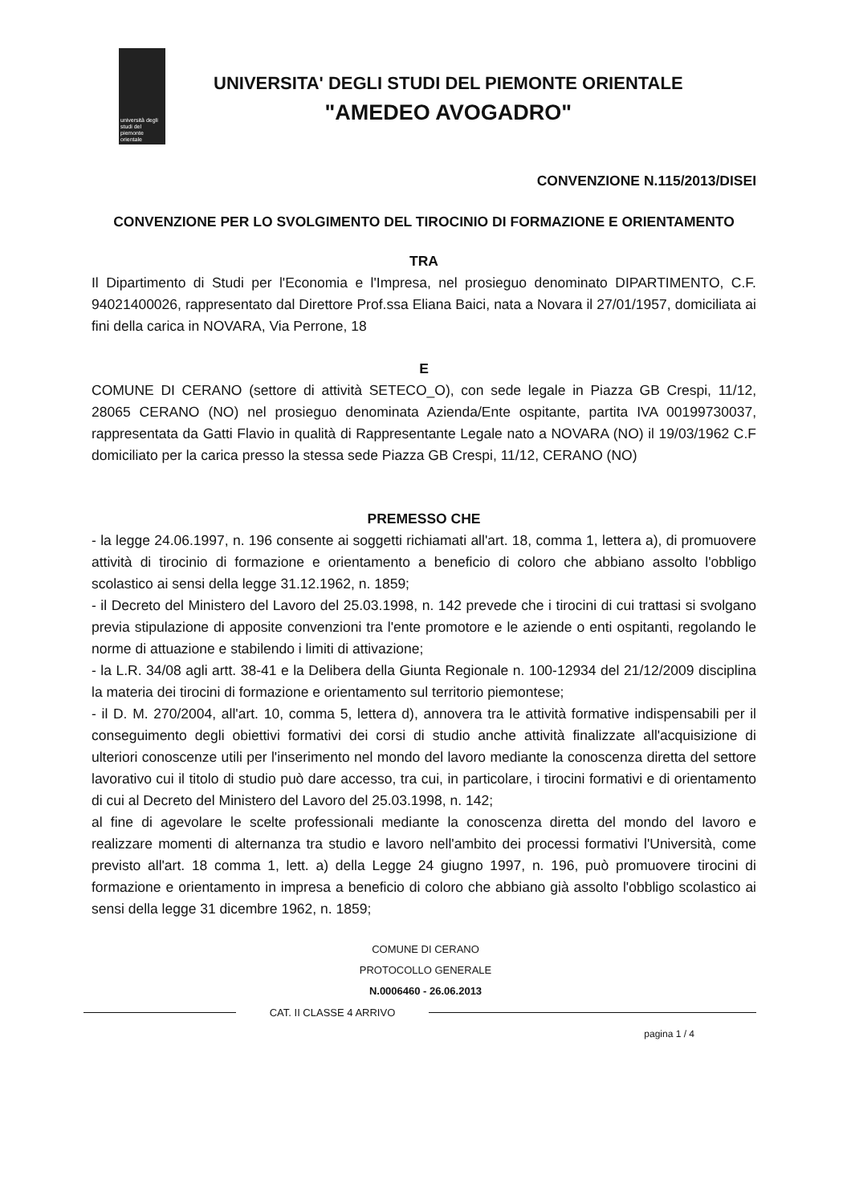università degli studi del piemonte orientale
UNIVERSITA' DEGLI STUDI DEL PIEMONTE ORIENTALE
"AMEDEO AVOGADRO"
CONVENZIONE N.115/2013/DISEI
CONVENZIONE PER LO SVOLGIMENTO DEL TIROCINIO DI FORMAZIONE E ORIENTAMENTO
TRA
Il Dipartimento di Studi per l'Economia e l'Impresa, nel prosieguo denominato DIPARTIMENTO, C.F. 94021400026, rappresentato dal Direttore Prof.ssa Eliana Baici, nata a Novara il 27/01/1957, domiciliata ai fini della carica in NOVARA, Via Perrone, 18
E
COMUNE DI CERANO (settore di attività SETECO_O), con sede legale in Piazza GB Crespi, 11/12, 28065 CERANO (NO) nel prosieguo denominata Azienda/Ente ospitante, partita IVA 00199730037, rappresentata da Gatti Flavio in qualità di Rappresentante Legale nato a NOVARA (NO) il 19/03/1962 C.F domiciliato per la carica presso la stessa sede Piazza GB Crespi, 11/12, CERANO (NO)
PREMESSO CHE
- la legge 24.06.1997, n. 196 consente ai soggetti richiamati all'art. 18, comma 1, lettera a), di promuovere attività di tirocinio di formazione e orientamento a beneficio di coloro che abbiano assolto l'obbligo scolastico ai sensi della legge 31.12.1962, n. 1859;
- il Decreto del Ministero del Lavoro del 25.03.1998, n. 142 prevede che i tirocini di cui trattasi si svolgano previa stipulazione di apposite convenzioni tra l'ente promotore e le aziende o enti ospitanti, regolando le norme di attuazione e stabilendo i limiti di attivazione;
- la L.R. 34/08 agli artt. 38-41 e la Delibera della Giunta Regionale n. 100-12934 del 21/12/2009 disciplina la materia dei tirocini di formazione e orientamento sul territorio piemontese;
- il D. M. 270/2004, all'art. 10, comma 5, lettera d), annovera tra le attività formative indispensabili per il conseguimento degli obiettivi formativi dei corsi di studio anche attività finalizzate all'acquisizione di ulteriori conoscenze utili per l'inserimento nel mondo del lavoro mediante la conoscenza diretta del settore lavorativo cui il titolo di studio può dare accesso, tra cui, in particolare, i tirocini formativi e di orientamento di cui al Decreto del Ministero del Lavoro del 25.03.1998, n. 142;
al fine di agevolare le scelte professionali mediante la conoscenza diretta del mondo del lavoro e realizzare momenti di alternanza tra studio e lavoro nell'ambito dei processi formativi l'Università, come previsto all'art. 18 comma 1, lett. a) della Legge 24 giugno 1997, n. 196, può promuovere tirocini di formazione e orientamento in impresa a beneficio di coloro che abbiano già assolto l'obbligo scolastico ai sensi della legge 31 dicembre 1962, n. 1859;
COMUNE DI CERANO
PROTOCOLLO GENERALE
N.0006460 - 26.06.2013
CAT. II CLASSE 4 ARRIVO
pagina 1 / 4